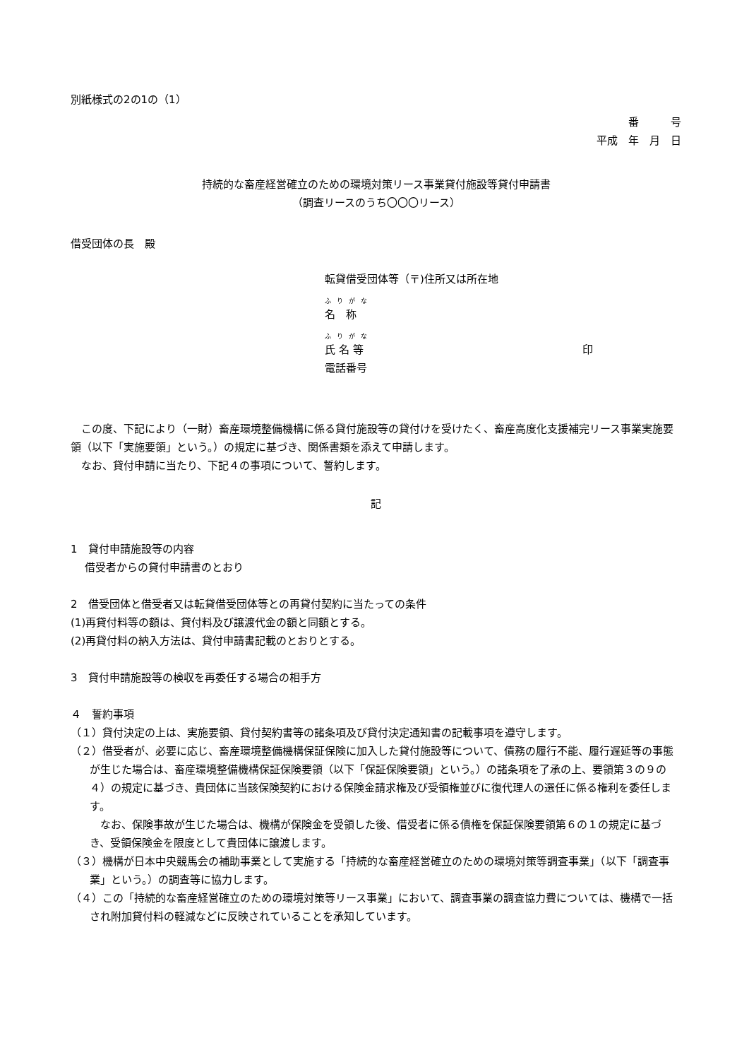別紙様式の2の1の（1）
番　　　号
平成　年　月　日
持続的な畜産経営確立のための環境対策リース事業貸付施設等貸付申請書
（調査リースのうち〇〇〇リース）
借受団体の長　殿
転貸借受団体等（〒)住所又は所在地
ふりがな
名　称
ふりがな
氏 名 等 印
電話番号
　この度、下記により（一財）畜産環境整備機構に係る貸付施設等の貸付けを受けたく、畜産高度化支援補完リース事業実施要領（以下「実施要領」という。）の規定に基づき、関係書類を添えて申請します。
　なお、貸付申請に当たり、下記４の事項について、誓約します。
記
1　貸付申請施設等の内容
　 借受者からの貸付申請書のとおり
2　借受団体と借受者又は転貸借受団体等との再貸付契約に当たっての条件
(1)再貸付料等の額は、貸付料及び譲渡代金の額と同額とする。
(2)再貸付料の納入方法は、貸付申請書記載のとおりとする。
3　貸付申請施設等の検収を再委任する場合の相手方
４　誓約事項
（１）貸付決定の上は、実施要領、貸付契約書等の諸条項及び貸付決定通知書の記載事項を遵守します。
（２）借受者が、必要に応じ、畜産環境整備機構保証保険に加入した貸付施設等について、債務の履行不能、履行遅延等の事態が生じた場合は、畜産環境整備機構保証保険要領（以下「保証保険要領」という。）の諸条項を了承の上、要領第３の９の４）の規定に基づき、貴団体に当該保険契約における保険金請求権及び受領権並びに復代理人の選任に係る権利を委任します。
　なお、保険事故が生じた場合は、機構が保険金を受領した後、借受者に係る債権を保証保険要領第６の１の規定に基づき、受領保険金を限度として貴団体に譲渡します。
（３）機構が日本中央競馬会の補助事業として実施する「持続的な畜産経営確立のための環境対策等調査事業」（以下「調査事業」という。）の調査等に協力します。
（４）この「持続的な畜産経営確立のための環境対策等リース事業」において、調査事業の調査協力費については、機構で一括され附加貸付料の軽減などに反映されていることを承知しています。